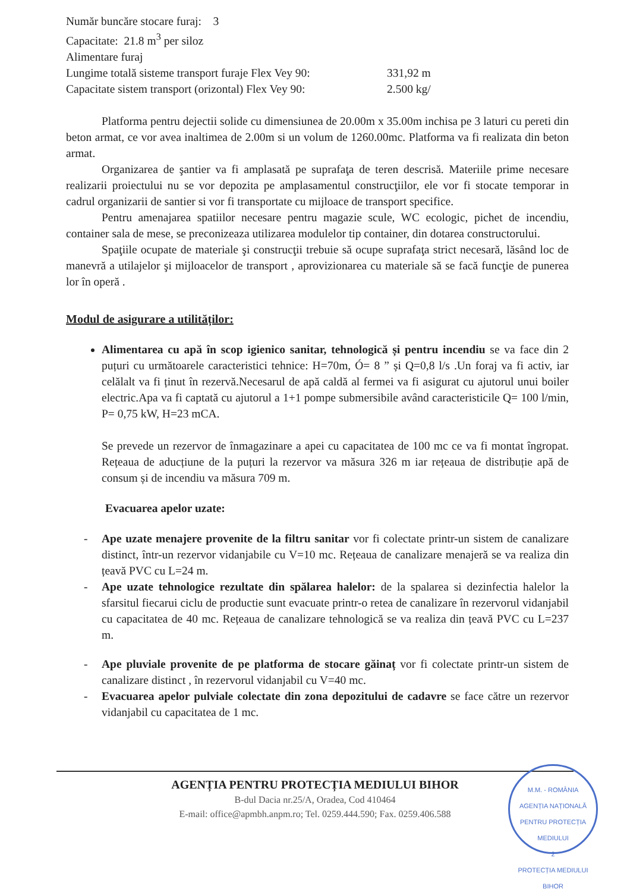Număr buncăre stocare furaj: 3
Capacitate: 21.8 m<sup>3</sup> per siloz
Alimentare furaj
Lungime totală sisteme transport furaje Flex Vey 90: 331,92 m
Capacitate sistem transport (orizontal) Flex Vey 90: 2.500 kg/
Platforma pentru dejectii solide cu dimensiunea de 20.00m x 35.00m inchisa pe 3 laturi cu pereti din beton armat, ce vor avea inaltimea de 2.00m si un volum de 1260.00mc. Platforma va fi realizata din beton armat.
Organizarea de şantier va fi amplasată pe suprafaţa de teren descrisă. Materiile prime necesare realizarii proiectului nu se vor depozita pe amplasamentul construcţiilor, ele vor fi stocate temporar in cadrul organizarii de santier si vor fi transportate cu mijloace de transport specifice.
Pentru amenajarea spatiilor necesare pentru magazie scule, WC ecologic, pichet de incendiu, container sala de mese, se preconizeaza utilizarea modulelor tip container, din dotarea constructorului.
Spaţiile ocupate de materiale şi construcţii trebuie să ocupe suprafaţa strict necesară, lăsând loc de manevră a utilajelor şi mijloacelor de transport , aprovizionarea cu materiale să se facă funcţie de punerea lor în operă .
Modul de asigurare a utilităților:
Alimentarea cu apă în scop igienico sanitar, tehnologică și pentru incendiu se va face din 2 puțuri cu următoarele caracteristici tehnice: H=70m, Ó= 8 ” și Q=0,8 l/s .Un foraj va fi activ, iar celălalt va fi ținut în rezervă.Necesarul de apă caldă al fermei va fi asigurat cu ajutorul unui boiler electric.Apa va fi captată cu ajutorul a 1+1 pompe submersibile având caracteristicile Q= 100 l/min, P= 0,75 kW, H=23 mCA.
Se prevede un rezervor de înmagazinare a apei cu capacitatea de 100 mc ce va fi montat îngropat. Rețeaua de aducțiune de la puțuri la rezervor va măsura 326 m iar rețeaua de distribuție apă de consum și de incendiu va măsura 709 m.
Evacuarea apelor uzate:
- Ape uzate menajere provenite de la filtru sanitar vor fi colectate printr-un sistem de canalizare distinct, într-un rezervor vidanjabile cu V=10 mc. Rețeaua de canalizare menajeră se va realiza din țeavă PVC cu L=24 m.
- Ape uzate tehnologice rezultate din spălarea halelor: de la spalarea si dezinfectia halelor la sfarsitul fiecarui ciclu de productie sunt evacuate printr-o retea de canalizare în rezervorul vidanjabil cu capacitatea de 40 mc. Rețeaua de canalizare tehnologică se va realiza din țeavă PVC cu L=237 m.
- Ape pluviale provenite de pe platforma de stocare găinaț vor fi colectate printr-un sistem de canalizare distinct , în rezervorul vidanjabil cu V=40 mc.
- Evacuarea apelor pulviale colectate din zona depozitului de cadavre se face către un rezervor vidanjabil cu capacitatea de 1 mc.
AGENȚIA PENTRU PROTECȚIA MEDIULUI BIHOR
B-dul Dacia nr.25/A, Oradea, Cod 410464
E-mail: office@apmbh.anpm.ro; Tel. 0259.444.590; Fax. 0259.406.588
M.M. - ROMÂNIA
AGENȚIA NAȚIONALĂ
PENTRU PROTECȚIA
MEDIULUI
2
PROTECȚIA MEDIULUI BIHOR